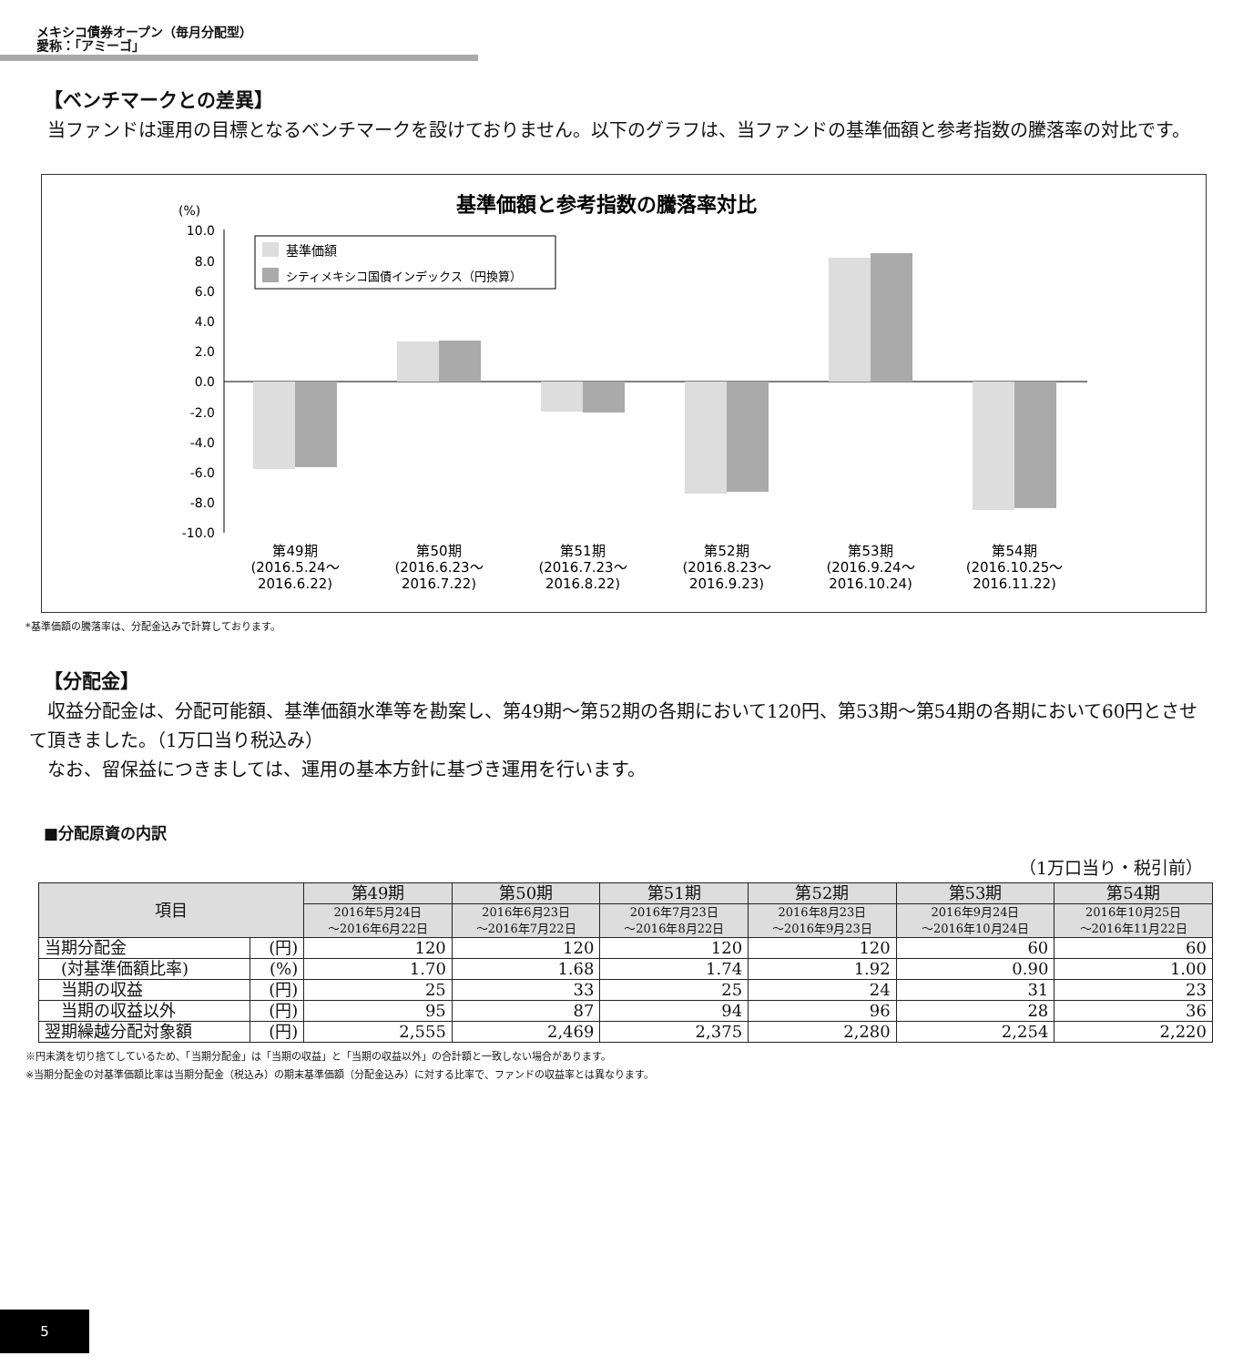メキシコ債券オープン（毎月分配型）
愛称：「アミーゴ」
【ベンチマークとの差異】
当ファンドは運用の目標となるベンチマークを設けておりません。以下のグラフは、当ファンドの基準価額と参考指数の騰落率の対比です。
基準価額と参考指数の騰落率対比
(%)
10.0
8.0
6.0
4.0
2.0
0.0
-2.0
-4.0
-6.0
-8.0
-10.0
基準価額
シティメキシコ国債インデックス（円換算）
第49期
(2016.5.24～
2016.6.22)
第50期
(2016.6.23～
2016.7.22)
第51期
(2016.7.23～
2016.8.22)
第52期
(2016.8.23～
2016.9.23)
第53期
(2016.9.24～
2016.10.24)
第54期
(2016.10.25～
2016.11.22)
*基準価額の騰落率は、分配金込みで計算しております。
【分配金】
収益分配金は、分配可能額、基準価額水準等を勘案し、第49期～第52期の各期において120円、第53期～第54期の各期において60円とさせて頂きました。（1万口当り税込み）
なお、留保益につきましては、運用の基本方針に基づき運用を行います。
■分配原資の内訳
（1万口当り・税引前）
| 項目 | | 第49期 | 第50期 | 第51期 | 第52期 | 第53期 | 第54期 |
| --- | --- | --- | --- | --- | --- | --- | --- |
| | | 2016年5月24日 ～2016年6月22日 | 2016年6月23日 ～2016年7月22日 | 2016年7月23日 ～2016年8月22日 | 2016年8月23日 ～2016年9月23日 | 2016年9月24日 ～2016年10月24日 | 2016年10月25日 ～2016年11月22日 |
| 当期分配金 | (円) | 120 | 120 | 120 | 120 | 60 | 60 |
| (対基準価額比率) | (%) | 1.70 | 1.68 | 1.74 | 1.92 | 0.90 | 1.00 |
| 当期の収益 | (円) | 25 | 33 | 25 | 24 | 31 | 23 |
| 当期の収益以外 | (円) | 95 | 87 | 94 | 96 | 28 | 36 |
| 翌期繰越分配対象額 | (円) | 2,555 | 2,469 | 2,375 | 2,280 | 2,254 | 2,220 |
※円未満を切り捨てしているため、「当期分配金」は「当期の収益」と「当期の収益以外」の合計額と一致しない場合があります。
※当期分配金の対基準価額比率は当期分配金（税込み）の期末基準価額（分配金込み）に対する比率で、ファンドの収益率とは異なります。
5